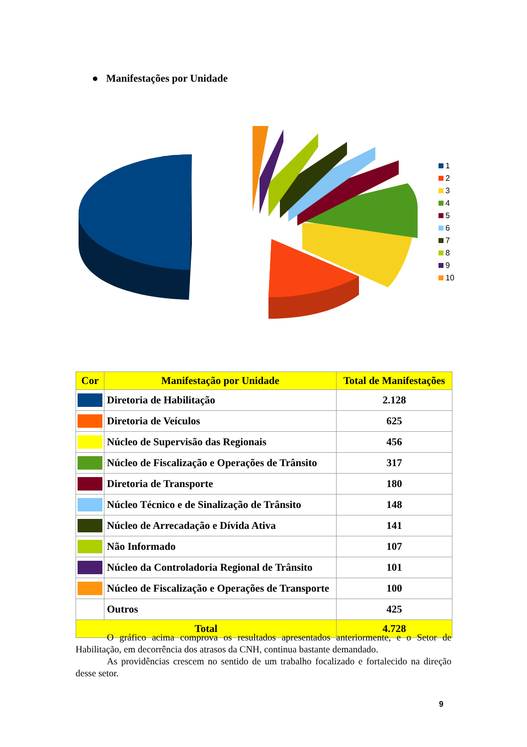● Manifestações por Unidade
1
2
3
4
5
6
7
8
9
10
| Cor | Manifestação por Unidade | Total de Manifestações |
| --- | --- | --- |
| | Diretoria de Habilitação | 2.128 |
| | Diretoria de Veículos | 625 |
| | Núcleo de Supervisão das Regionais | 456 |
| | Núcleo de Fiscalização e Operações de Trânsito | 317 |
| | Diretoria de Transporte | 180 |
| | Núcleo Técnico e de Sinalização de Trânsito | 148 |
| | Núcleo de Arrecadação e Dívida Ativa | 141 |
| | Não Informado | 107 |
| | Núcleo da Controladoria Regional de Trânsito | 101 |
| | Núcleo de Fiscalização e Operações de Transporte | 100 |
| | Outros | 425 |
| Total | | 4.728 |
O gráfico acima comprova os resultados apresentados anteriormente, e o Setor de Habilitação, em decorrência dos atrasos da CNH, continua bastante demandado.
As providências crescem no sentido de um trabalho focalizado e fortalecido na direção desse setor.
9